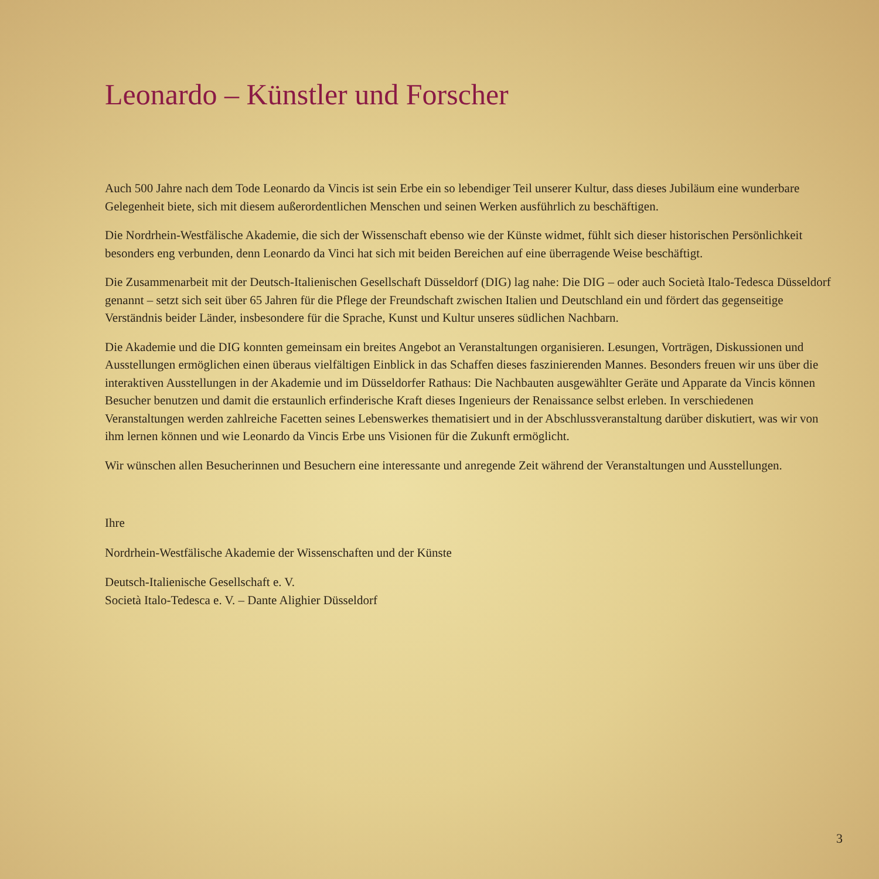Leonardo – Künstler und Forscher
Auch 500 Jahre nach dem Tode Leonardo da Vincis ist sein Erbe ein so lebendiger Teil unserer Kultur, dass dieses Jubiläum eine wunderbare Gelegenheit biete, sich mit diesem außerordentlichen Menschen und seinen Werken ausführlich zu beschäftigen.
Die Nordrhein-Westfälische Akademie, die sich der Wissenschaft ebenso wie der Künste widmet, fühlt sich dieser historischen Persönlichkeit besonders eng verbunden, denn Leonardo da Vinci hat sich mit beiden Bereichen auf eine überragende Weise beschäftigt.
Die Zusammenarbeit mit der Deutsch-Italienischen Gesellschaft Düsseldorf (DIG) lag nahe: Die DIG – oder auch Società Italo-Tedesca Düsseldorf genannt – setzt sich seit über 65 Jahren für die Pflege der Freundschaft zwischen Italien und Deutschland ein und fördert das gegenseitige Verständnis beider Länder, insbesondere für die Sprache, Kunst und Kultur unseres südlichen Nachbarn.
Die Akademie und die DIG konnten gemeinsam ein breites Angebot an Veranstaltungen organisieren. Lesungen, Vorträgen, Diskussionen und Ausstellungen ermöglichen einen überaus vielfältigen Einblick in das Schaffen dieses faszinierenden Mannes. Besonders freuen wir uns über die interaktiven Ausstellungen in der Akademie und im Düsseldorfer Rathaus: Die Nachbauten ausgewählter Geräte und Apparate da Vincis können Besucher benutzen und damit die erstaunlich erfinderische Kraft dieses Ingenieurs der Renaissance selbst erleben. In verschiedenen Veranstaltungen werden zahlreiche Facetten seines Lebenswerkes thematisiert und in der Abschlussveranstaltung darüber diskutiert, was wir von ihm lernen können und wie Leonardo da Vincis Erbe uns Visionen für die Zukunft ermöglicht.
Wir wünschen allen Besucherinnen und Besuchern eine interessante und anregende Zeit während der Veranstaltungen und Ausstellungen.
Ihre
Nordrhein-Westfälische Akademie der Wissenschaften und der Künste
Deutsch-Italienische Gesellschaft e. V.
Società Italo-Tedesca e. V. – Dante Alighier Düsseldorf
3